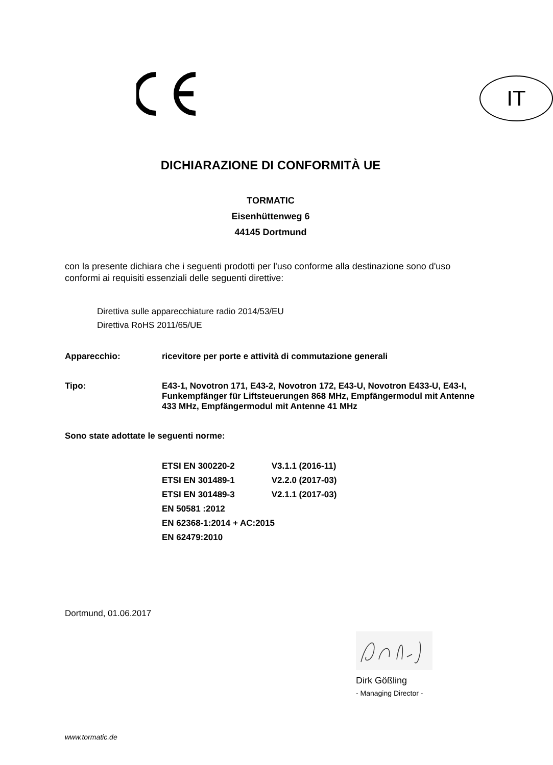IT
DICHIARAZIONE DI CONFORMITÀ UE
TORMATIC
Eisenhüttenweg 6
44145 Dortmund
con la presente dichiara che i seguenti prodotti per l'uso conforme alla destinazione sono d'uso conformi ai requisiti essenziali delle seguenti direttive:
Direttiva sulle apparecchiature radio 2014/53/EU
Direttiva RoHS 2011/65/UE
Apparecchio:
ricevitore per porte e attività di commutazione generali
Tipo:
E43-1, Novotron 171, E43-2, Novotron 172, E43-U, Novotron E433-U, E43-I, Funkempfänger für Liftsteuerungen 868 MHz, Empfängermodul mit Antenne 433 MHz, Empfängermodul mit Antenne 41 MHz
Sono state adottate le seguenti norme:
ETSI EN 300220-2 V3.1.1 (2016-11)
ETSI EN 301489-1 V2.2.0 (2017-03)
ETSI EN 301489-3 V2.1.1 (2017-03)
EN 50581 :2012
EN 62368-1:2014 + AC:2015
EN 62479:2010
Dortmund, 01.06.2017
Dirk Gößling
- Managing Director -
www.tormatic.de